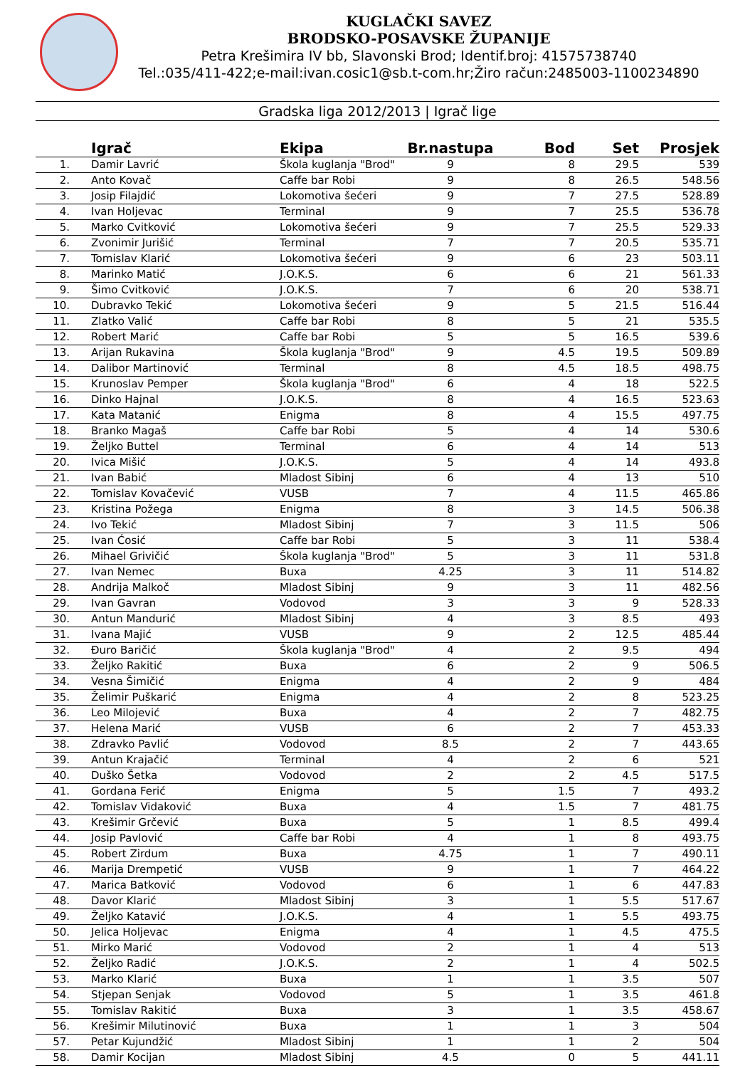KUGLAČKI SAVEZ
BRODSKO-POSAVSKE ŽUPANIJE
Petra Krešimira IV bb, Slavonski Brod; Identif.broj: 41575738740
Tel.:035/411-422;e-mail:ivan.cosic1@sb.t-com.hr;Žiro račun:2485003-1100234890
Gradska liga 2012/2013 | Igrač lige
| | Igrač | Ekipa | Br.nastupa | Bod | Set | Prosjek |
| --- | --- | --- | --- | --- | --- | --- |
| 1. | Damir Lavrić | Škola kuglanja "Brod" | 9 | 8 | 29.5 | 539 |
| 2. | Anto Kovač | Caffe bar Robi | 9 | 8 | 26.5 | 548.56 |
| 3. | Josip Filajdić | Lokomotiva šećeri | 9 | 7 | 27.5 | 528.89 |
| 4. | Ivan Holjevac | Terminal | 9 | 7 | 25.5 | 536.78 |
| 5. | Marko Cvitković | Lokomotiva šećeri | 9 | 7 | 25.5 | 529.33 |
| 6. | Zvonimir Jurišić | Terminal | 7 | 7 | 20.5 | 535.71 |
| 7. | Tomislav Klarić | Lokomotiva šećeri | 9 | 6 | 23 | 503.11 |
| 8. | Marinko Matić | J.O.K.S. | 6 | 6 | 21 | 561.33 |
| 9. | Šimo Cvitković | J.O.K.S. | 7 | 6 | 20 | 538.71 |
| 10. | Dubravko Tekić | Lokomotiva šećeri | 9 | 5 | 21.5 | 516.44 |
| 11. | Zlatko Valić | Caffe bar Robi | 8 | 5 | 21 | 535.5 |
| 12. | Robert Marić | Caffe bar Robi | 5 | 5 | 16.5 | 539.6 |
| 13. | Arijan Rukavina | Škola kuglanja "Brod" | 9 | 4.5 | 19.5 | 509.89 |
| 14. | Dalibor Martinović | Terminal | 8 | 4.5 | 18.5 | 498.75 |
| 15. | Krunoslav Pemper | Škola kuglanja "Brod" | 6 | 4 | 18 | 522.5 |
| 16. | Dinko Hajnal | J.O.K.S. | 8 | 4 | 16.5 | 523.63 |
| 17. | Kata Matanić | Enigma | 8 | 4 | 15.5 | 497.75 |
| 18. | Branko Magaš | Caffe bar Robi | 5 | 4 | 14 | 530.6 |
| 19. | Željko Buttel | Terminal | 6 | 4 | 14 | 513 |
| 20. | Ivica Mišić | J.O.K.S. | 5 | 4 | 14 | 493.8 |
| 21. | Ivan Babić | Mladost Sibinj | 6 | 4 | 13 | 510 |
| 22. | Tomislav Kovačević | VUSB | 7 | 4 | 11.5 | 465.86 |
| 23. | Kristina Požega | Enigma | 8 | 3 | 14.5 | 506.38 |
| 24. | Ivo Tekić | Mladost Sibinj | 7 | 3 | 11.5 | 506 |
| 25. | Ivan Ćosić | Caffe bar Robi | 5 | 3 | 11 | 538.4 |
| 26. | Mihael Grivičić | Škola kuglanja "Brod" | 5 | 3 | 11 | 531.8 |
| 27. | Ivan Nemec | Buxa | 4.25 | 3 | 11 | 514.82 |
| 28. | Andrija Malkoč | Mladost Sibinj | 9 | 3 | 11 | 482.56 |
| 29. | Ivan Gavran | Vodovod | 3 | 3 | 9 | 528.33 |
| 30. | Antun Mandurić | Mladost Sibinj | 4 | 3 | 8.5 | 493 |
| 31. | Ivana Majić | VUSB | 9 | 2 | 12.5 | 485.44 |
| 32. | Đuro Baričić | Škola kuglanja "Brod" | 4 | 2 | 9.5 | 494 |
| 33. | Željko Rakitić | Buxa | 6 | 2 | 9 | 506.5 |
| 34. | Vesna Šimičić | Enigma | 4 | 2 | 9 | 484 |
| 35. | Želimir Puškarić | Enigma | 4 | 2 | 8 | 523.25 |
| 36. | Leo Milojević | Buxa | 4 | 2 | 7 | 482.75 |
| 37. | Helena Marić | VUSB | 6 | 2 | 7 | 453.33 |
| 38. | Zdravko Pavlić | Vodovod | 8.5 | 2 | 7 | 443.65 |
| 39. | Antun Krajačić | Terminal | 4 | 2 | 6 | 521 |
| 40. | Duško Šetka | Vodovod | 2 | 2 | 4.5 | 517.5 |
| 41. | Gordana Ferić | Enigma | 5 | 1.5 | 7 | 493.2 |
| 42. | Tomislav Vidaković | Buxa | 4 | 1.5 | 7 | 481.75 |
| 43. | Krešimir Grčević | Buxa | 5 | 1 | 8.5 | 499.4 |
| 44. | Josip Pavlović | Caffe bar Robi | 4 | 1 | 8 | 493.75 |
| 45. | Robert Zirdum | Buxa | 4.75 | 1 | 7 | 490.11 |
| 46. | Marija Drempetić | VUSB | 9 | 1 | 7 | 464.22 |
| 47. | Marica Batković | Vodovod | 6 | 1 | 6 | 447.83 |
| 48. | Davor Klarić | Mladost Sibinj | 3 | 1 | 5.5 | 517.67 |
| 49. | Željko Katavić | J.O.K.S. | 4 | 1 | 5.5 | 493.75 |
| 50. | Jelica Holjevac | Enigma | 4 | 1 | 4.5 | 475.5 |
| 51. | Mirko Marić | Vodovod | 2 | 1 | 4 | 513 |
| 52. | Željko Radić | J.O.K.S. | 2 | 1 | 4 | 502.5 |
| 53. | Marko Klarić | Buxa | 1 | 1 | 3.5 | 507 |
| 54. | Stjepan Senjak | Vodovod | 5 | 1 | 3.5 | 461.8 |
| 55. | Tomislav Rakitić | Buxa | 3 | 1 | 3.5 | 458.67 |
| 56. | Krešimir Milutinović | Buxa | 1 | 1 | 3 | 504 |
| 57. | Petar Kujundžić | Mladost Sibinj | 1 | 1 | 2 | 504 |
| 58. | Damir Kocijan | Mladost Sibinj | 4.5 | 0 | 5 | 441.11 |